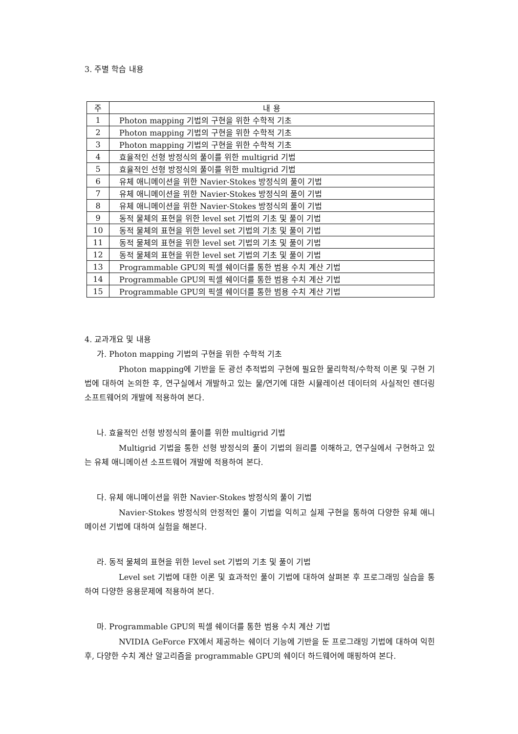3. 주별 학습 내용
| 주 | 내 용 |
| --- | --- |
| 1 | Photon mapping 기법의 구현을 위한 수학적 기초 |
| 2 | Photon mapping 기법의 구현을 위한 수학적 기초 |
| 3 | Photon mapping 기법의 구현을 위한 수학적 기초 |
| 4 | 효율적인 선형 방정식의 풀이를 위한 multigrid 기법 |
| 5 | 효율적인 선형 방정식의 풀이를 위한 multigrid 기법 |
| 6 | 유체 애니메이션을 위한 Navier-Stokes 방정식의 풀이 기법 |
| 7 | 유체 애니메이션을 위한 Navier-Stokes 방정식의 풀이 기법 |
| 8 | 유체 애니메이션을 위한 Navier-Stokes 방정식의 풀이 기법 |
| 9 | 동적 물체의 표현을 위한 level set 기법의 기초 및 풀이 기법 |
| 10 | 동적 물체의 표현을 위한 level set 기법의 기초 및 풀이 기법 |
| 11 | 동적 물체의 표현을 위한 level set 기법의 기초 및 풀이 기법 |
| 12 | 동적 물체의 표현을 위한 level set 기법의 기초 및 풀이 기법 |
| 13 | Programmable GPU의 픽셀 쉐이더를 통한 범용 수치 계산 기법 |
| 14 | Programmable GPU의 픽셀 쉐이더를 통한 범용 수치 계산 기법 |
| 15 | Programmable GPU의 픽셀 쉐이더를 통한 범용 수치 계산 기법 |
4. 교과개요 및 내용
가. Photon mapping 기법의 구현을 위한 수학적 기초
Photon mapping에 기반을 둔 광선 추적법의 구현에 필요한 물리학적/수학적 이론 및 구현 기법에 대하여 논의한 후, 연구실에서 개발하고 있는 물/연기에 대한 시뮬레이션 데이터의 사실적인 렌더링 소프트웨어의 개발에 적용하여 본다.
나. 효율적인 선형 방정식의 풀이를 위한 multigrid 기법
Multigrid 기법을 통한 선형 방정식의 풀이 기법의 원리를 이해하고, 연구실에서 구현하고 있는 유체 애니메이션 소프트웨어 개발에 적용하여 본다.
다. 유체 애니메이션을 위한 Navier-Stokes 방정식의 풀이 기법
Navier-Stokes 방정식의 안정적인 풀이 기법을 익히고 실제 구현을 통하여 다양한 유체 애니메이션 기법에 대하여 실험을 해본다.
라. 동적 물체의 표현을 위한 level set 기법의 기초 및 풀이 기법
Level set 기법에 대한 이론 및 효과적인 풀이 기법에 대하여 살펴본 후 프로그래밍 실습을 통하여 다양한 응용문제에 적용하여 본다.
마. Programmable GPU의 픽셀 쉐이더를 통한 범용 수치 계산 기법
NVIDIA GeForce FX에서 제공하는 쉐이더 기능에 기반을 둔 프로그래밍 기법에 대하여 익힌 후, 다양한 수치 계산 알고리즘을 programmable GPU의 쉐이더 하드웨어에 매핑하여 본다.